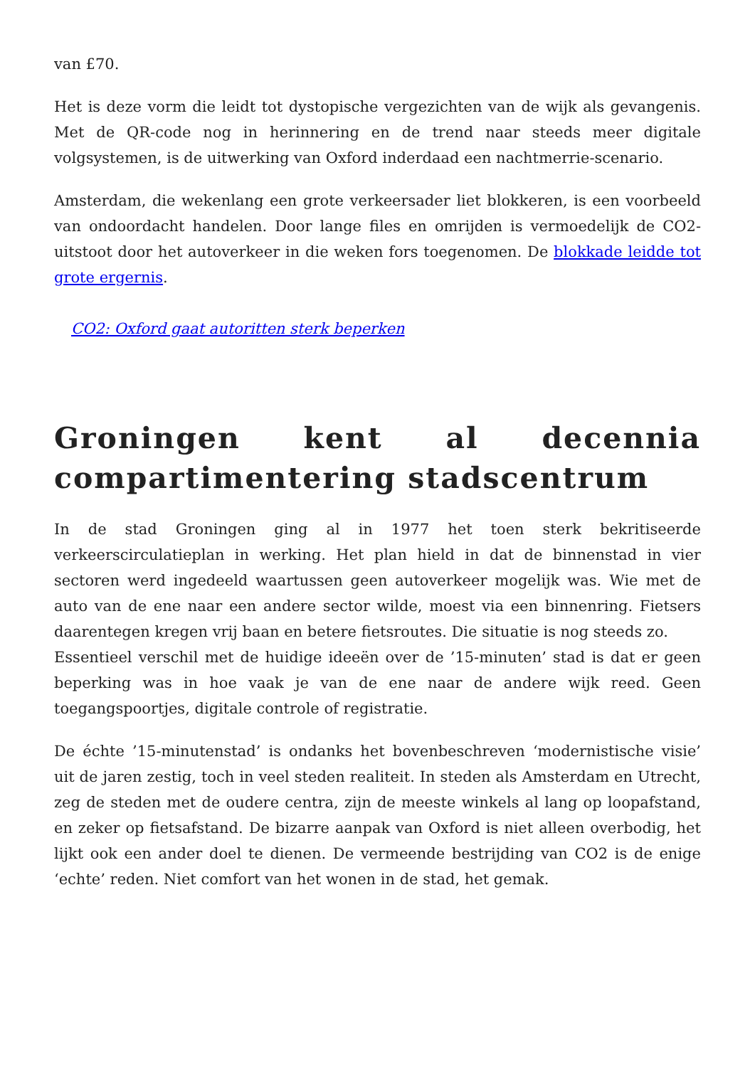van £70.
Het is deze vorm die leidt tot dystopische vergezichten van de wijk als gevangenis. Met de QR-code nog in herinnering en de trend naar steeds meer digitale volgsystemen, is de uitwerking van Oxford inderdaad een nachtmerrie-scenario.
Amsterdam, die wekenlang een grote verkeersader liet blokkeren, is een voorbeeld van ondoordacht handelen. Door lange files en omrijden is vermoedelijk de CO2-uitstoot door het autoverkeer in die weken fors toegenomen. De blokkade leidde tot grote ergernis.
CO2: Oxford gaat autoritten sterk beperken
Groningen kent al decennia compartimentering stadscentrum
In de stad Groningen ging al in 1977 het toen sterk bekritiseerde verkeerscirculatieplan in werking. Het plan hield in dat de binnenstad in vier sectoren werd ingedeeld waartussen geen autoverkeer mogelijk was. Wie met de auto van de ene naar een andere sector wilde, moest via een binnenring. Fietsers daarentegen kregen vrij baan en betere fietsroutes. Die situatie is nog steeds zo.
Essentieel verschil met de huidige ideeën over de ’15-minuten’ stad is dat er geen beperking was in hoe vaak je van de ene naar de andere wijk reed. Geen toegangspoortjes, digitale controle of registratie.
De échte ’15-minutenstad’ is ondanks het bovenbeschreven ‘modernistische visie’ uit de jaren zestig, toch in veel steden realiteit. In steden als Amsterdam en Utrecht, zeg de steden met de oudere centra, zijn de meeste winkels al lang op loopafstand, en zeker op fietsafstand. De bizarre aanpak van Oxford is niet alleen overbodig, het lijkt ook een ander doel te dienen. De vermeende bestrijding van CO2 is de enige ‘echte’ reden. Niet comfort van het wonen in de stad, het gemak.